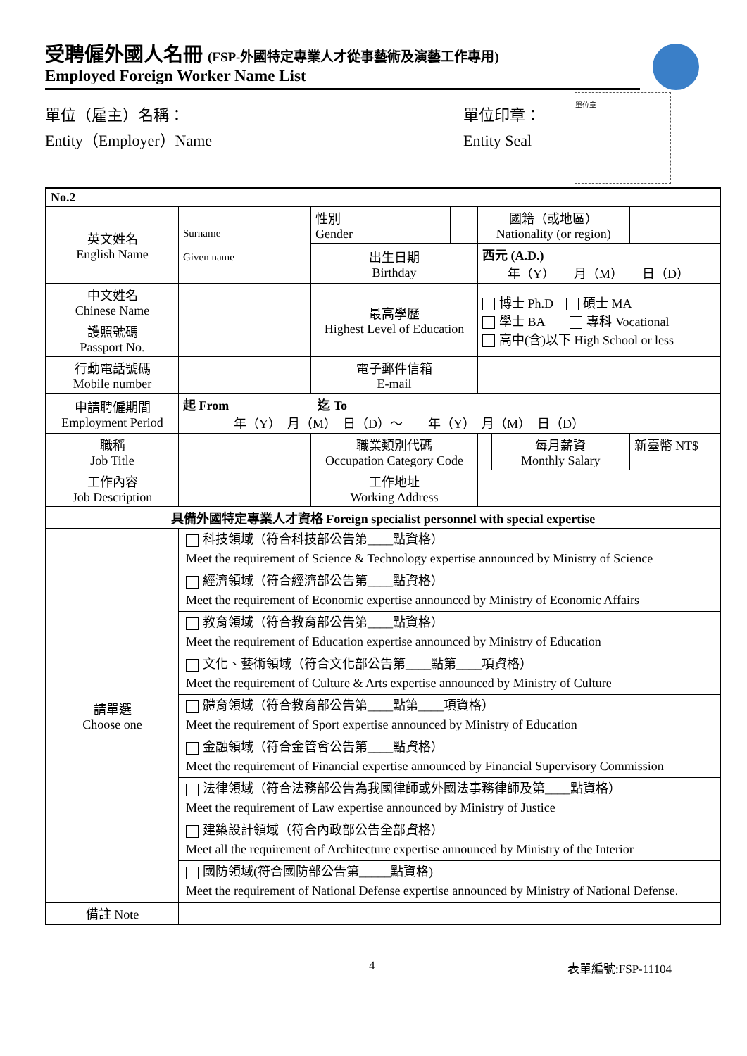受聘僱外國人名冊 (FSP-外國特定專業人才從事藝術及演藝工作專用)
Employed Foreign Worker Name List
單位（雇主）名稱：
Entity（Employer）Name
單位印章：
Entity Seal
單位章
| No.2 | | | | | | |
| 英文姓名 English Name | Surname Given name | 性別 Gender | | 國籍（或地區） Nationality (or region) | | |
| | | 出生日期 Birthday | | 西元 (A.D.) 年（Y） 月（M） 日（D） | | |
| 中文姓名 Chinese Name | | 最高學歷 Highest Level of Education | | 博士 Ph.D 碩士 MA 學士 BA 專科 Vocational 高中(含)以下 High School or less | | |
| 護照號碼 Passport No. | | | | | | |
| 行動電話號碼 Mobile number | | 電子郵件信箱 E-mail | | | | |
| 申請聘僱期間 Employment Period | 起 From 迄 To 年（Y） 月（M） 日（D）～ 年（Y） 月（M） 日（D） | | | | | |
| 職稱 Job Title | | 職業類別代碼 Occupation Category Code | | | 每月薪資 Monthly Salary | 新臺幣 NT$ |
| 工作內容 Job Description | | 工作地址 Working Address | | | | |
| 具備外國特定專業人才資格 Foreign specialist personnel with special expertise | | | | | | |
| 請單選 Choose one | 科技領域（符合科技部公告第____點資格） Meet the requirement of Science & Technology expertise announced by Ministry of Science | | | | | |
| | 經濟領域（符合經濟部公告第____點資格） Meet the requirement of Economic expertise announced by Ministry of Economic Affairs | | | | | |
| | 教育領域（符合教育部公告第____點資格） Meet the requirement of Education expertise announced by Ministry of Education | | | | | |
| | 文化、藝術領域（符合文化部公告第____點第____項資格） Meet the requirement of Culture & Arts expertise announced by Ministry of Culture | | | | | |
| | 體育領域（符合教育部公告第____點第____項資格） Meet the requirement of Sport expertise announced by Ministry of Education | | | | | |
| | 金融領域（符合金管會公告第____點資格） Meet the requirement of Financial expertise announced by Financial Supervisory Commission | | | | | |
| | 法律領域（符合法務部公告為我國律師或外國法事務律師及第____點資格） Meet the requirement of Law expertise announced by Ministry of Justice | | | | | |
| | 建築設計領域（符合內政部公告全部資格） Meet all the requirement of Architecture expertise announced by Ministry of the Interior | | | | | |
| | 國防領域(符合國防部公告第_____點資格) Meet the requirement of National Defense expertise announced by Ministry of National Defense. | | | | | |
| 備註 Note | | | | | | |
4 表單編號:FSP-11104